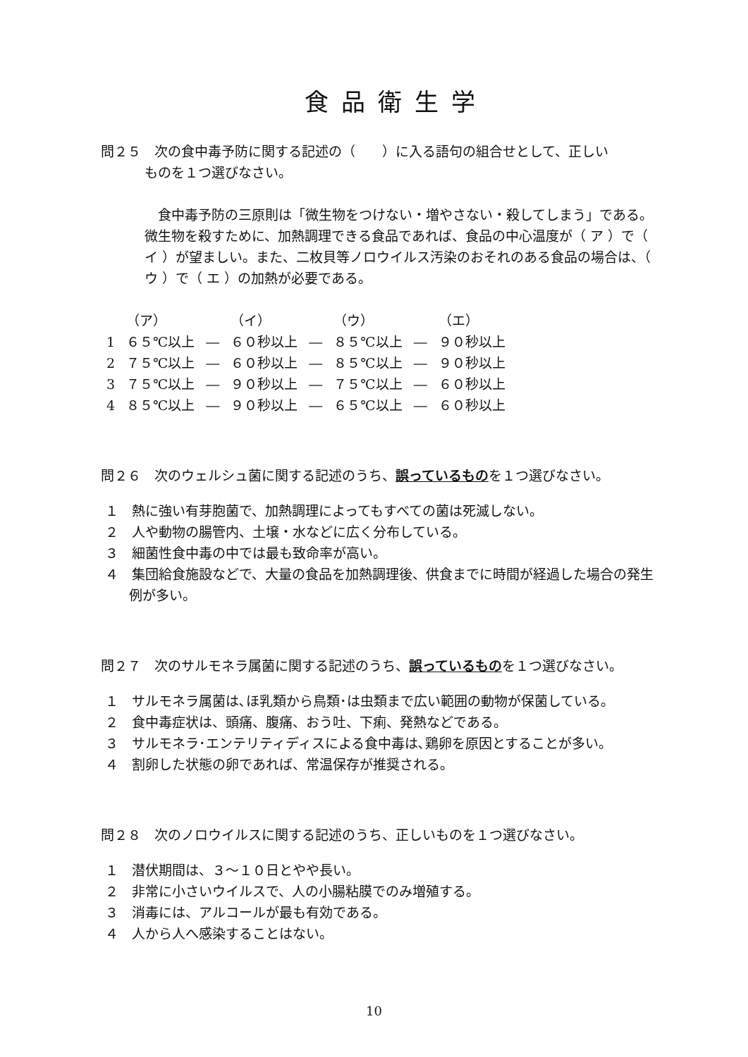食品衛生学
問２５　次の食中毒予防に関する記述の（　　）に入る語句の組合せとして、正しい
ものを１つ選びなさい。
　食中毒予防の三原則は「微生物をつけない・増やさない・殺してしまう」である。微生物を殺すために、加熱調理できる食品であれば、食品の中心温度が（ ア ）で（ イ ）が望ましい。また、二枚貝等ノロウイルス汚染のおそれのある食品の場合は、（ ウ ）で（ エ ）の加熱が必要である。
| | （ア） | | （イ） | | （ウ） | | （エ） |
| --- | --- | --- | --- | --- | --- | --- | --- |
| 1 | ６５℃以上 | ― | ６０秒以上 | ― | ８５℃以上 | ― | ９０秒以上 |
| 2 | ７５℃以上 | ― | ６０秒以上 | ― | ８５℃以上 | ― | ９０秒以上 |
| 3 | ７５℃以上 | ― | ９０秒以上 | ― | ７５℃以上 | ― | ６０秒以上 |
| 4 | ８５℃以上 | ― | ９０秒以上 | ― | ６５℃以上 | ― | ６０秒以上 |
問２６　次のウェルシュ菌に関する記述のうち、誤っているものを１つ選びなさい。
１　熱に強い有芽胞菌で、加熱調理によってもすべての菌は死滅しない。
２　人や動物の腸管内、土壌・水などに広く分布している。
３　細菌性食中毒の中では最も致命率が高い。
４　集団給食施設などで、大量の食品を加熱調理後、供食までに時間が経過した場合の発生例が多い。
問２７　次のサルモネラ属菌に関する記述のうち、誤っているものを１つ選びなさい。
１　サルモネラ属菌は､ほ乳類から鳥類･は虫類まで広い範囲の動物が保菌している。
２　食中毒症状は、頭痛、腹痛、おう吐、下痢、発熱などである。
３　サルモネラ･エンテリティディスによる食中毒は､鶏卵を原因とすることが多い。
４　割卵した状態の卵であれば、常温保存が推奨される。
問２８　次のノロウイルスに関する記述のうち、正しいものを１つ選びなさい。
１　潜伏期間は、３～１０日とやや長い。
２　非常に小さいウイルスで、人の小腸粘膜でのみ増殖する。
３　消毒には、アルコールが最も有効である。
４　人から人へ感染することはない。
10